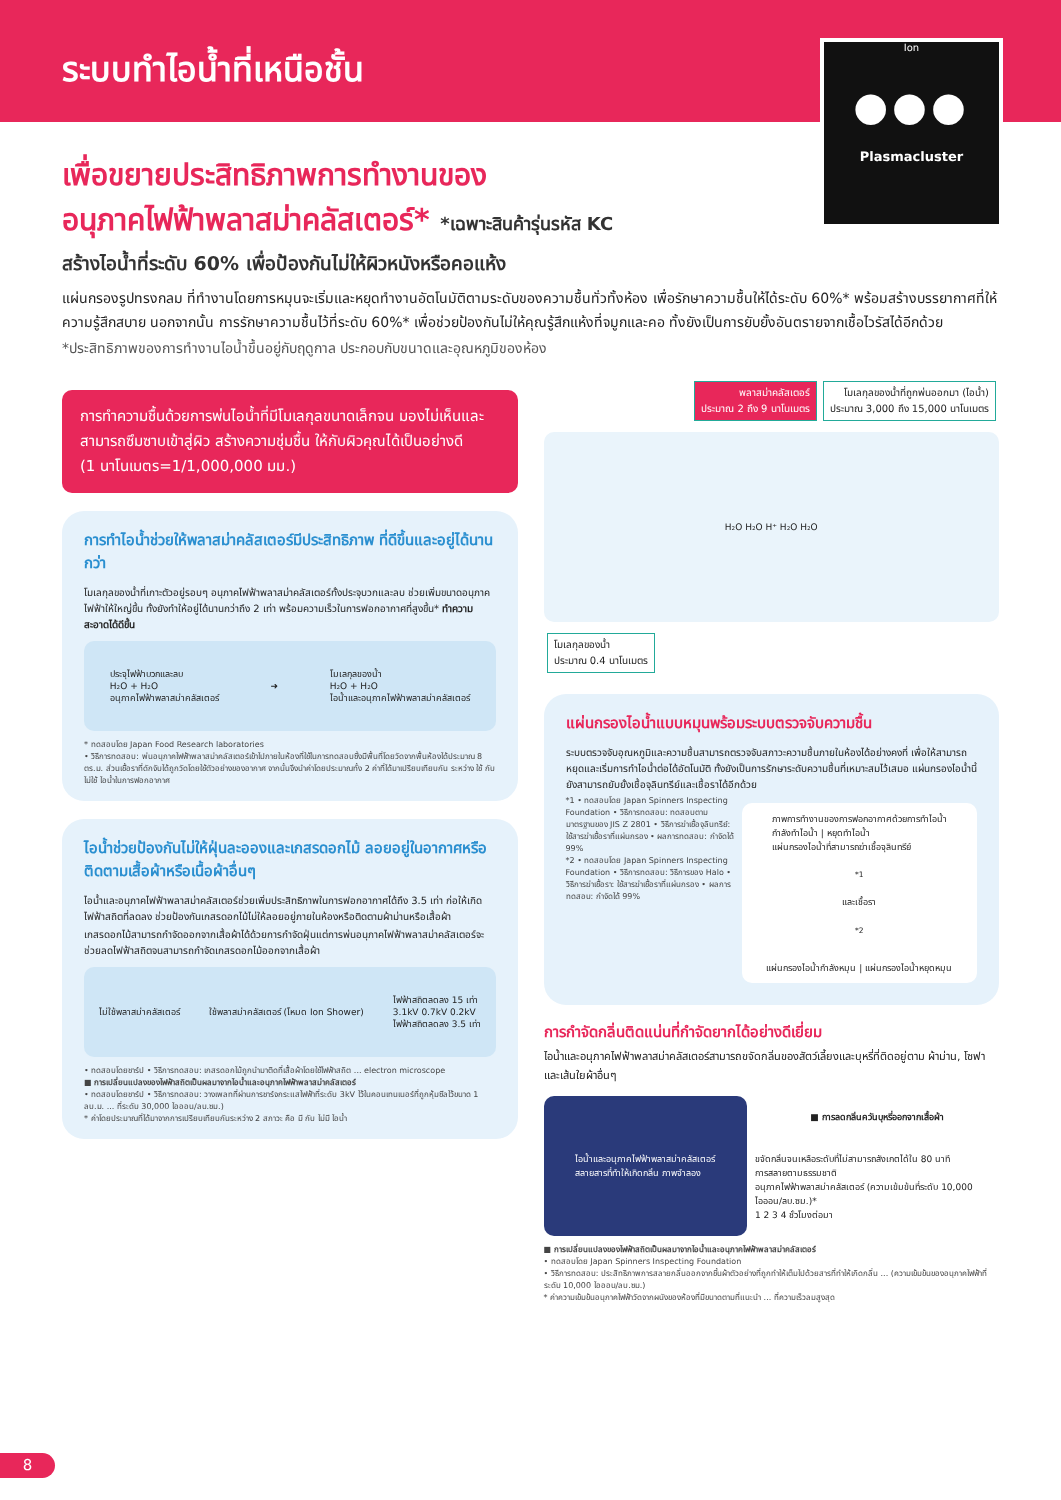ระบบทำไอน้ำที่เหนือชั้น
Ion
●●●
Plasmacluster
เพื่อขยายประสิทธิภาพการทำงานของ
อนุภาคไฟฟ้าพลาสม่าคลัสเตอร์* *เฉพาะสินค้ารุ่นรหัส KC
สร้างไอน้ำที่ระดับ 60% เพื่อป้องกันไม่ให้ผิวหนังหรือคอแห้ง
แผ่นกรองรูปทรงกลม ที่ทำงานโดยการหมุนจะเริ่มและหยุดทำงานอัตโนมัติตามระดับของความชื้นทั่วทั้งห้อง เพื่อรักษาความชื้นให้ได้ระดับ 60%* พร้อมสร้างบรรยากาศที่ให้ความรู้สึกสบาย นอกจากนั้น การรักษาความชื้นไว้ที่ระดับ 60%* เพื่อช่วยป้องกันไม่ให้คุณรู้สึกแห้งที่จมูกและคอ ทั้งยังเป็นการยับยั้งอันตรายจากเชื้อไวรัสได้อีกด้วย
*ประสิทธิภาพของการทำงานไอน้ำขึ้นอยู่กับฤดูกาล ประกอบกับขนาดและอุณหภูมิของห้อง
การทำความชื้นด้วยการพ่นไอน้ำที่มีโมเลกุลขนาดเล็กจน มองไม่เห็นและสามารถซึมซาบเข้าสู่ผิว สร้างความชุ่มชื้น ให้กับผิวคุณได้เป็นอย่างดี
(1 นาโนเมตร=1/1,000,000 มม.)
การทำไอน้ำช่วยให้พลาสม่าคลัสเตอร์มีประสิทธิภาพ ที่ดีขึ้นและอยู่ได้นานกว่า
โมเลกุลของน้ำที่เกาะตัวอยู่รอบๆ อนุภาคไฟฟ้าพลาสม่าคลัสเตอร์ทั้งประจุบวกและลบ ช่วยเพิ่มขนาดอนุภาคไฟฟ้าให้ใหญ่ขึ้น ทั้งยังทำให้อยู่ได้นานกว่าถึง 2 เท่า พร้อมความเร็วในการฟอกอากาศที่สูงขึ้น* ทำความสะอาดได้ดีขึ้น
ประจุไฟฟ้าบวกและลบ
H₂O + H₂O
อนุภาคไฟฟ้าพลาสม่าคลัสเตอร์ ➜ โมเลกุลของน้ำ
H₂O + H₂O
ไอน้ำและอนุภาคไฟฟ้าพลาสม่าคลัสเตอร์
* ทดสอบโดย Japan Food Research laboratories
• วิธีการทดสอบ: พ่นอนุภาคไฟฟ้าพลาสม่าคลัสเตอร์เข้าไปภายในห้องที่ใช้ในการทดสอบซึ่งมีพื้นที่โดยวัดจากพื้นห้องได้ประมาณ 8 ตร.ม. ส่วนเชื้อราที่ดักจับได้ถูกวัดโดยใช้ตัวอย่างของอากาศ จากนั้นจึงนำค่าโดยประมาณทั้ง 2 ค่าที่ได้มาเปรียบเทียบกัน ระหว่าง ใช้ กับ ไม่ใช้ ไอน้ำในการฟอกอากาศ
ไอน้ำช่วยป้องกันไม่ให้ฝุ่นละอองและเกสรดอกไม้ ลอยอยู่ในอากาศหรือติดตามเสื้อผ้าหรือเนื้อผ้าอื่นๆ
ไอน้ำและอนุภาคไฟฟ้าพลาสม่าคลัสเตอร์ช่วยเพิ่มประสิทธิภาพในการฟอกอากาศได้ถึง 3.5 เท่า ก่อให้เกิดไฟฟ้าสถิตที่ลดลง ช่วยป้องกันเกสรดอกไม้ไม่ให้ลอยอยู่ภายในห้องหรือติดตามผ้าม่านหรือเสื้อผ้า
เกสรดอกไม้สามารถกำจัดออกจากเสื้อผ้าได้ด้วยการกำจัดฝุ่นแต่การพ่นอนุภาคไฟฟ้าพลาสม่าคลัสเตอร์จะช่วยลดไฟฟ้าสถิตจนสามารถกำจัดเกสรดอกไม้ออกจากเสื้อผ้า
ไม่ใช้พลาสม่าคลัสเตอร์ ใช้พลาสม่าคลัสเตอร์ (โหมด Ion Shower) ไฟฟ้าสถิตลดลง 15 เท่า
3.1kV 0.7kV 0.2kV
ไฟฟ้าสถิตลดลง 3.5 เท่า
• ทดสอบโดยชาร์ป • วิธีการทดสอบ: เกสรดอกไม้ถูกนำมาติดที่เสื้อผ้าโดยใช้ไฟฟ้าสถิต ... electron microscope
■ การเปลี่ยนแปลงของไฟฟ้าสถิตเป็นผลมาจากไอน้ำและอนุภาคไฟฟ้าพลาสม่าคลัสเตอร์
• ทดสอบโดยชาร์ป • วิธีการทดสอบ: วางเพลทที่ผ่านการชาร์จกระแสไฟฟ้าที่ระดับ 3kV ไว้ในคอนเทนเนอร์ที่ถูกหุ้มซีลไว้ขนาด 1 ลบ.ม. ... ที่ระดับ 30,000 ไอออน/ลบ.ซม.)
* ค่าโดยประมาณที่ได้มาจากการเปรียบเทียบกันระหว่าง 2 สภาวะ คือ มี กับ ไม่มี ไอน้ำ
พลาสม่าคลัสเตอร์
ประมาณ 2 ถึง 9 นาโนเมตร โมเลกุลของน้ำที่ถูกพ่นออกมา (ไอน้ำ)
ประมาณ 3,000 ถึง 15,000 นาโนเมตร
H₂O H₂O H⁺ H₂O H₂O
โมเลกุลของน้ำ
ประมาณ 0.4 นาโนเมตร
แผ่นกรองไอน้ำแบบหมุนพร้อมระบบตรวจจับความชื้น
ระบบตรวจจับอุณหภูมิและความชื้นสามารถตรวจจับสภาวะความชื้นภายในห้องได้อย่างคงที่ เพื่อให้สามารถหยุดและเริ่มการทำไอน้ำต่อได้อัตโนมัติ ทั้งยังเป็นการรักษาระดับความชื้นที่เหมาะสมไว้เสมอ แผ่นกรองไอน้ำนี้ยังสามารถยับยั้งเชื้อจุลินทรีย์และเชื้อราได้อีกด้วย
*1 • ทดสอบโดย Japan Spinners Inspecting Foundation • วิธีการทดสอบ: ทดสอบตามมาตรฐานของ JIS Z 2801 • วิธีการฆ่าเชื้อจุลินทรีย์: ใช้สารฆ่าเชื้อราที่แผ่นกรอง • ผลการทดสอบ: กำจัดได้ 99%
*2 • ทดสอบโดย Japan Spinners Inspecting Foundation • วิธีการทดสอบ: วิธีการของ Halo • วิธีการฆ่าเชื้อรา: ใช้สารฆ่าเชื้อราที่แผ่นกรอง • ผลการทดสอบ: กำจัดได้ 99%
ภาพการทำงานของการฟอกอากาศด้วยการทำไอน้ำ
กำลังทำไอน้ำ | หยุดทำไอน้ำ
แผ่นกรองไอน้ำที่สามารถฆ่าเชื้อจุลินทรีย์<sup>*1</sup> และเชื้อรา<sup>*2</sup>
แผ่นกรองไอน้ำกำลังหมุน | แผ่นกรองไอน้ำหยุดหมุน
การกำจัดกลิ่นติดแน่นที่กำจัดยากได้อย่างดีเยี่ยม
ไอน้ำและอนุภาคไฟฟ้าพลาสม่าคลัสเตอร์สามารถขจัดกลิ่นของสัตว์เลี้ยงและบุหรี่ที่ติดอยู่ตาม ผ้าม่าน, โซฟา และเส้นใยผ้าอื่นๆ
ไอน้ำและอนุภาคไฟฟ้าพลาสม่าคลัสเตอร์
สลายสารที่ทำให้เกิดกลิ่น ภาพจำลอง
■ การลดกลิ่นควันบุหรี่ออกจากเสื้อผ้า
ขจัดกลิ่นจนเหลือระดับที่ไม่สามารถสังเกตได้ใน 80 นาที
การสลายตามธรรมชาติ
อนุภาคไฟฟ้าพลาสม่าคลัสเตอร์ (ความเข้มข้นที่ระดับ 10,000 ไอออน/ลบ.ซม.)*
1 2 3 4 ชั่วโมงต่อมา
■ การเปลี่ยนแปลงของไฟฟ้าสถิตเป็นผลมาจากไอน้ำและอนุภาคไฟฟ้าพลาสม่าคลัสเตอร์
• ทดสอบโดย Japan Spinners Inspecting Foundation
• วิธีการทดสอบ: ประสิทธิภาพการสลายกลิ่นออกจากชิ้นผ้าตัวอย่างที่ถูกทำให้เต็มไปด้วยสารที่ทำให้เกิดกลิ่น ... (ความเข้มข้นของอนุภาคไฟฟ้าที่ระดับ 10,000 ไอออน/ลบ.ซม.)
* ค่าความเข้มข้นอนุภาคไฟฟ้าวัดจากผนังของห้องที่มีขนาดตามที่แนะนำ ... ที่ความเร็วลมสูงสุด
8